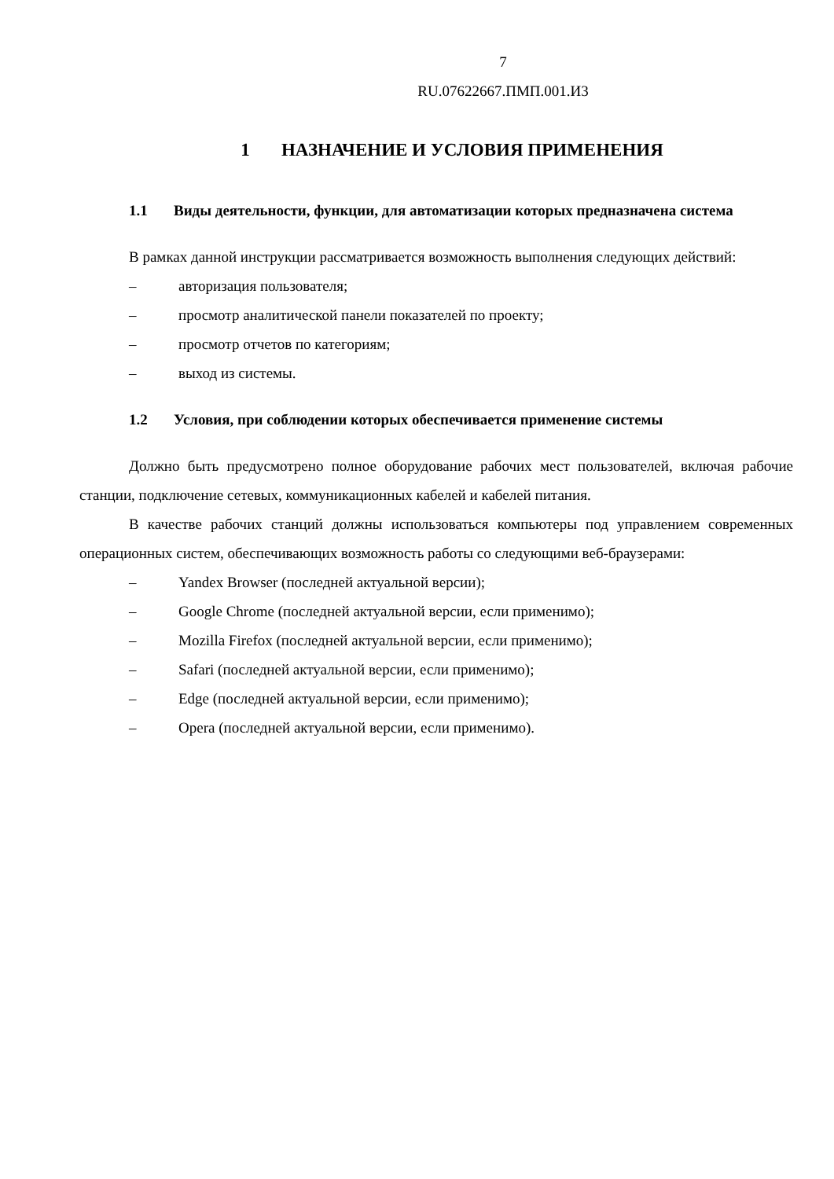7
RU.07622667.ПМП.001.И3
1 НАЗНАЧЕНИЕ И УСЛОВИЯ ПРИМЕНЕНИЯ
1.1 Виды деятельности, функции, для автоматизации которых предназначена система
В рамках данной инструкции рассматривается возможность выполнения следующих действий:
– авторизация пользователя;
– просмотр аналитической панели показателей по проекту;
– просмотр отчетов по категориям;
– выход из системы.
1.2 Условия, при соблюдении которых обеспечивается применение системы
Должно быть предусмотрено полное оборудование рабочих мест пользователей, включая рабочие станции, подключение сетевых, коммуникационных кабелей и кабелей питания.
В качестве рабочих станций должны использоваться компьютеры под управлением современных операционных систем, обеспечивающих возможность работы со следующими веб-браузерами:
– Yandex Browser (последней актуальной версии);
– Google Chrome (последней актуальной версии, если применимо);
– Mozilla Firefox (последней актуальной версии, если применимо);
– Safari (последней актуальной версии, если применимо);
– Edge (последней актуальной версии, если применимо);
– Opera (последней актуальной версии, если применимо).